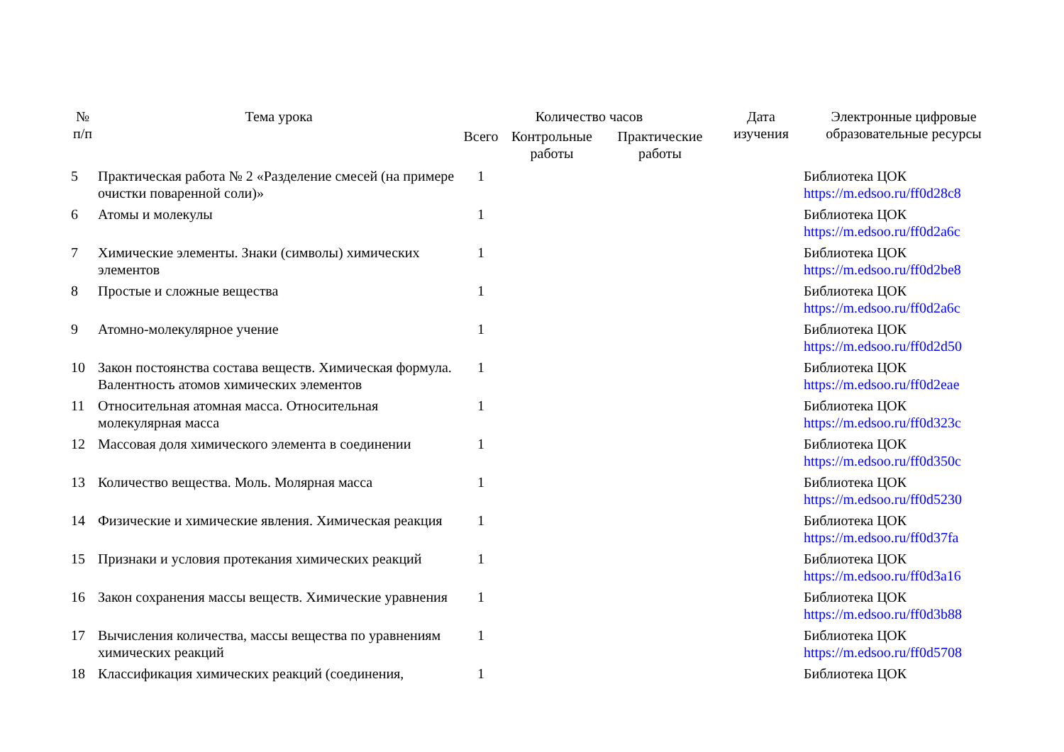| № п/п | Тема урока | Количество часов | | | Дата изучения | Электронные цифровые образовательные ресурсы |
| --- | --- | --- | --- | --- | --- | --- |
| | | Всего | Контрольные работы | Практические работы | | |
| 5 | Практическая работа № 2 «Разделение смесей (на примере очистки поваренной соли)» | 1 | | | | Библиотека ЦОК https://m.edsoo.ru/ff0d28c8 |
| 6 | Атомы и молекулы | 1 | | | | Библиотека ЦОК https://m.edsoo.ru/ff0d2a6c |
| 7 | Химические элементы. Знаки (символы) химических элементов | 1 | | | | Библиотека ЦОК https://m.edsoo.ru/ff0d2be8 |
| 8 | Простые и сложные вещества | 1 | | | | Библиотека ЦОК https://m.edsoo.ru/ff0d2a6c |
| 9 | Атомно-молекулярное учение | 1 | | | | Библиотека ЦОК https://m.edsoo.ru/ff0d2d50 |
| 10 | Закон постоянства состава веществ. Химическая формула. Валентность атомов химических элементов | 1 | | | | Библиотека ЦОК https://m.edsoo.ru/ff0d2eae |
| 11 | Относительная атомная масса. Относительная молекулярная масса | 1 | | | | Библиотека ЦОК https://m.edsoo.ru/ff0d323c |
| 12 | Массовая доля химического элемента в соединении | 1 | | | | Библиотека ЦОК https://m.edsoo.ru/ff0d350c |
| 13 | Количество вещества. Моль. Молярная масса | 1 | | | | Библиотека ЦОК https://m.edsoo.ru/ff0d5230 |
| 14 | Физические и химические явления. Химическая реакция | 1 | | | | Библиотека ЦОК https://m.edsoo.ru/ff0d37fa |
| 15 | Признаки и условия протекания химических реакций | 1 | | | | Библиотека ЦОК https://m.edsoo.ru/ff0d3a16 |
| 16 | Закон сохранения массы веществ. Химические уравнения | 1 | | | | Библиотека ЦОК https://m.edsoo.ru/ff0d3b88 |
| 17 | Вычисления количества, массы вещества по уравнениям химических реакций | 1 | | | | Библиотека ЦОК https://m.edsoo.ru/ff0d5708 |
| 18 | Классификация химических реакций (соединения, | 1 | | | | Библиотека ЦОК |